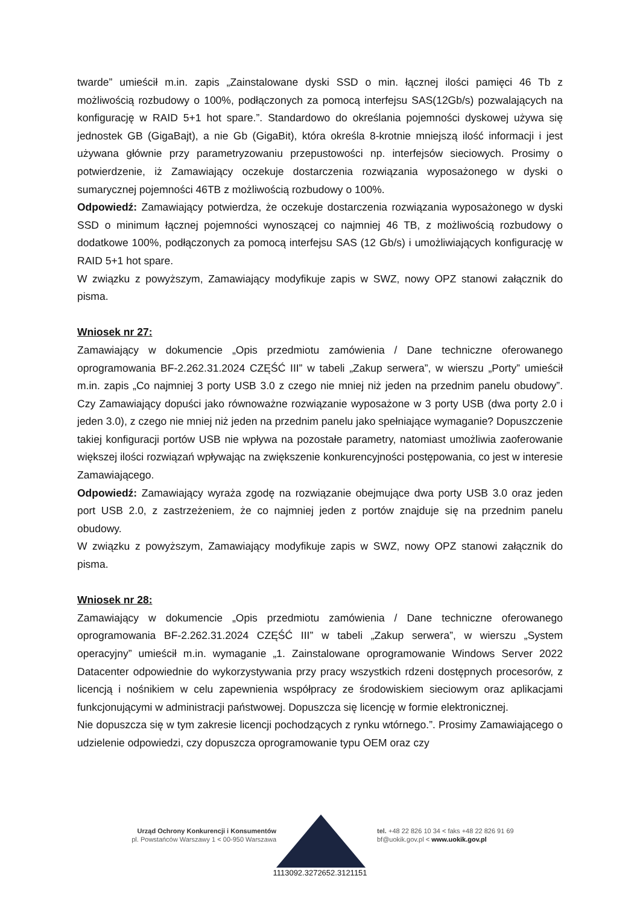twarde” umieścił m.in. zapis „Zainstalowane dyski SSD o min. łącznej ilości pamięci 46 Tb z możliwością rozbudowy o 100%, podłączonych za pomocą interfejsu SAS(12Gb/s) pozwalających na konfigurację w RAID 5+1 hot spare.”. Standardowo do określania pojemności dyskowej używa się jednostek GB (GigaBajt), a nie Gb (GigaBit), która określa 8-krotnie mniejszą ilość informacji i jest używana głównie przy parametryzowaniu przepustowości np. interfejsów sieciowych. Prosimy o potwierdzenie, iż Zamawiający oczekuje dostarczenia rozwiązania wyposażonego w dyski o sumarycznej pojemności 46TB z możliwością rozbudowy o 100%.
Odpowiedź: Zamawiający potwierdza, że oczekuje dostarczenia rozwiązania wyposażonego w dyski SSD o minimum łącznej pojemności wynoszącej co najmniej 46 TB, z możliwością rozbudowy o dodatkowe 100%, podłączonych za pomocą interfejsu SAS (12 Gb/s) i umożliwiających konfigurację w RAID 5+1 hot spare.
W związku z powyższym, Zamawiający modyfikuje zapis w SWZ, nowy OPZ stanowi załącznik do pisma.
Wniosek nr 27:
Zamawiający w dokumencie „Opis przedmiotu zamówienia / Dane techniczne oferowanego oprogramowania BF-2.262.31.2024 CZĘŚĆ III” w tabeli „Zakup serwera”, w wierszu „Porty” umieścił m.in. zapis „Co najmniej 3 porty USB 3.0 z czego nie mniej niż jeden na przednim panelu obudowy”. Czy Zamawiający dopuści jako równoważne rozwiązanie wyposażone w 3 porty USB (dwa porty 2.0 i jeden 3.0), z czego nie mniej niż jeden na przednim panelu jako spełniające wymaganie? Dopuszczenie takiej konfiguracji portów USB nie wpływa na pozostałe parametry, natomiast umożliwia zaoferowanie większej ilości rozwiązań wpływając na zwiększenie konkurencyjności postępowania, co jest w interesie Zamawiającego.
Odpowiedź: Zamawiający wyraża zgodę na rozwiązanie obejmujące dwa porty USB 3.0 oraz jeden port USB 2.0, z zastrzeżeniem, że co najmniej jeden z portów znajduje się na przednim panelu obudowy.
W związku z powyższym, Zamawiający modyfikuje zapis w SWZ, nowy OPZ stanowi załącznik do pisma.
Wniosek nr 28:
Zamawiający w dokumencie „Opis przedmiotu zamówienia / Dane techniczne oferowanego oprogramowania BF-2.262.31.2024 CZĘŚĆ III” w tabeli „Zakup serwera”, w wierszu „System operacyjny” umieścił m.in. wymaganie „1. Zainstalowane oprogramowanie Windows Server 2022 Datacenter odpowiednie do wykorzystywania przy pracy wszystkich rdzeni dostępnych procesorów, z licencją i nośnikiem w celu zapewnienia współpracy ze środowiskiem sieciowym oraz aplikacjami funkcjonującymi w administracji państwowej. Dopuszcza się licencję w formie elektronicznej.
Nie dopuszcza się w tym zakresie licencji pochodzących z rynku wtórnego.”. Prosimy Zamawiającego o udzielenie odpowiedzi, czy dopuszcza oprogramowanie typu OEM oraz czy
Urząd Ochrony Konkurencji i Konsumentów
pl. Powstańców Warszawy 1 < 00-950 Warszawa
tel. +48 22 826 10 34 < faks +48 22 826 91 69
bf@uokik.gov.pl < www.uokik.gov.pl
1113092.3272652.3121151